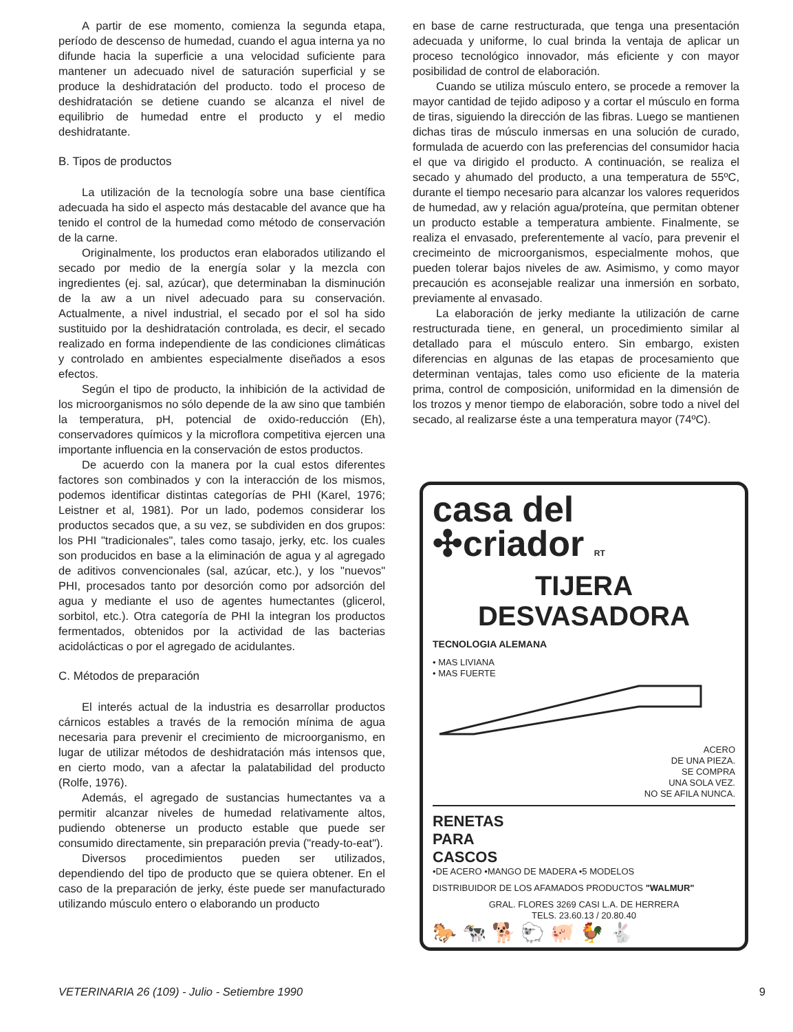A partir de ese momento, comienza la segunda etapa, período de descenso de humedad, cuando el agua interna ya no difunde hacia la superficie a una velocidad suficiente para mantener un adecuado nivel de saturación superficial y se produce la deshidratación del producto. todo el proceso de deshidratación se detiene cuando se alcanza el nivel de equilibrio de humedad entre el producto y el medio deshidratante.
B. Tipos de productos
La utilización de la tecnología sobre una base científica adecuada ha sido el aspecto más destacable del avance que ha tenido el control de la humedad como método de conservación de la carne.
Originalmente, los productos eran elaborados utilizando el secado por medio de la energía solar y la mezcla con ingredientes (ej. sal, azúcar), que determinaban la disminución de la aw a un nivel adecuado para su conservación. Actualmente, a nivel industrial, el secado por el sol ha sido sustituido por la deshidratación controlada, es decir, el secado realizado en forma independiente de las condiciones climáticas y controlado en ambientes especialmente diseñados a esos efectos.
Según el tipo de producto, la inhibición de la actividad de los microorganismos no sólo depende de la aw sino que también la temperatura, pH, potencial de oxido-reducción (Eh), conservadores químicos y la microflora competitiva ejercen una importante influencia en la conservación de estos productos.
De acuerdo con la manera por la cual estos diferentes factores son combinados y con la interacción de los mismos, podemos identificar distintas categorías de PHI (Karel, 1976; Leistner et al, 1981). Por un lado, podemos considerar los productos secados que, a su vez, se subdividen en dos grupos: los PHI "tradicionales", tales como tasajo, jerky, etc. los cuales son producidos en base a la eliminación de agua y al agregado de aditivos convencionales (sal, azúcar, etc.), y los "nuevos" PHI, procesados tanto por desorción como por adsorción del agua y mediante el uso de agentes humectantes (glicerol, sorbitol, etc.). Otra categoría de PHI la integran los productos fermentados, obtenidos por la actividad de las bacterias acidolácticas o por el agregado de acidulantes.
C. Métodos de preparación
El interés actual de la industria es desarrollar productos cárnicos estables a través de la remoción mínima de agua necesaria para prevenir el crecimiento de microorganismo, en lugar de utilizar métodos de deshidratación más intensos que, en cierto modo, van a afectar la palatabilidad del producto (Rolfe, 1976).
Además, el agregado de sustancias humectantes va a permitir alcanzar niveles de humedad relativamente altos, pudiendo obtenerse un producto estable que puede ser consumido directamente, sin preparación previa ("ready-to-eat").
Diversos procedimientos pueden ser utilizados, dependiendo del tipo de producto que se quiera obtener. En el caso de la preparación de jerky, éste puede ser manufacturado utilizando músculo entero o elaborando un producto
en base de carne restructurada, que tenga una presentación adecuada y uniforme, lo cual brinda la ventaja de aplicar un proceso tecnológico innovador, más eficiente y con mayor posibilidad de control de elaboración.
Cuando se utiliza músculo entero, se procede a remover la mayor cantidad de tejido adiposo y a cortar el músculo en forma de tiras, siguiendo la dirección de las fibras. Luego se mantienen dichas tiras de músculo inmersas en una solución de curado, formulada de acuerdo con las preferencias del consumidor hacia el que va dirigido el producto. A continuación, se realiza el secado y ahumado del producto, a una temperatura de 55ºC, durante el tiempo necesario para alcanzar los valores requeridos de humedad, aw y relación agua/proteína, que permitan obtener un producto estable a temperatura ambiente. Finalmente, se realiza el envasado, preferentemente al vacío, para prevenir el crecimeinto de microorganismos, especialmente mohos, que pueden tolerar bajos niveles de aw. Asimismo, y como mayor precaución es aconsejable realizar una inmersión en sorbato, previamente al envasado.
La elaboración de jerky mediante la utilización de carne restructurada tiene, en general, un procedimiento similar al detallado para el músculo entero. Sin embargo, existen diferencias en algunas de las etapas de procesamiento que determinan ventajas, tales como uso eficiente de la materia prima, control de composición, uniformidad en la dimensión de los trozos y menor tiempo de elaboración, sobre todo a nivel del secado, al realizarse éste a una temperatura mayor (74ºC).
casa del
✣criador RT
TIJERA
DESVASADORA
TECNOLOGIA ALEMANA
• MAS LIVIANA
• MAS FUERTE
ACERO
DE UNA PIEZA.
SE COMPRA
UNA SOLA VEZ.
NO SE AFILA NUNCA.
RENETAS
PARA
CASCOS
•DE ACERO •MANGO DE MADERA •5 MODELOS
DISTRIBUIDOR DE LOS AFAMADOS PRODUCTOS "WALMUR"
GRAL. FLORES 3269 CASI L.A. DE HERRERA
TELS. 23.60.13 / 20.80.40
🐎 🐄 🐕 🐑 🐖 🐓 🐇
VETERINARIA 26 (109) - Julio - Setiembre 1990 9